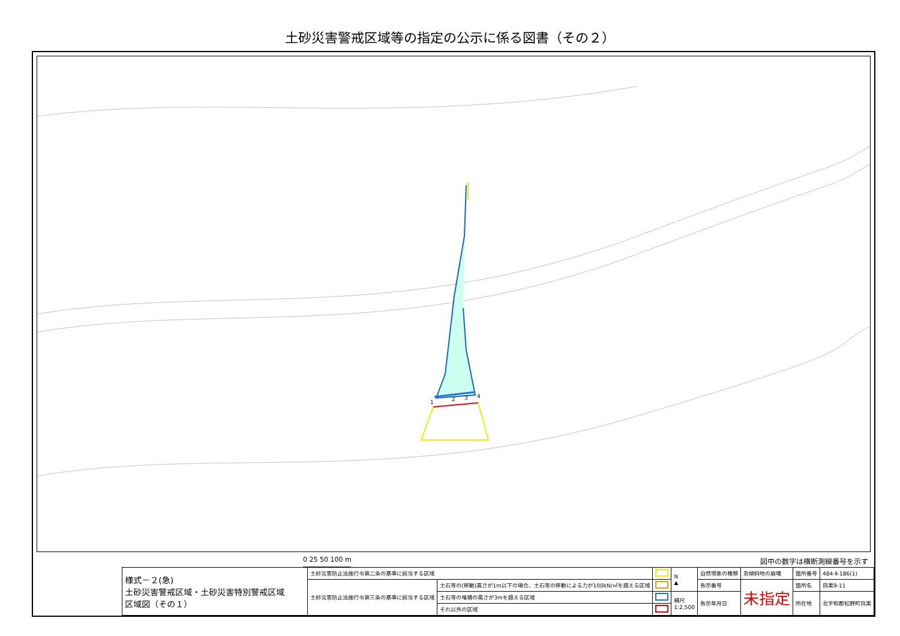土砂災害警戒区域等の指定の公示に係る図書（その２）
1
2
3
4
0 25 50 100 m
━━━━━━━━━━━━
図中の数字は横断測線番号を示す
| 様式－２(急) 土砂災害警戒区域・土砂災害特別警戒区域 区域図（その１） | 土砂災害防止法施行令第二条の基準に該当する区域 | | | N ▲ | 自然現象の種類 | 急傾斜地の崩壊 | 箇所番号 | 484-Ⅱ-186(1) |
| | 土砂災害防止法施行令第三条の基準に該当する区域 | 土石等の(移動)高さが1m以下の場合、土石等の移動による力が100kN/㎡を超える区域 | | | 告示番号 | 未指定 | 箇所名 | 目黒9-11 |
| | | 土石等の堆積の高さが3mを超える区域 | | 縮尺 1:2,500 | 告示年月日 | | 所在地 | 北宇和郡松野町目黒 |
| | | それ以外の区域 | | | | | | |